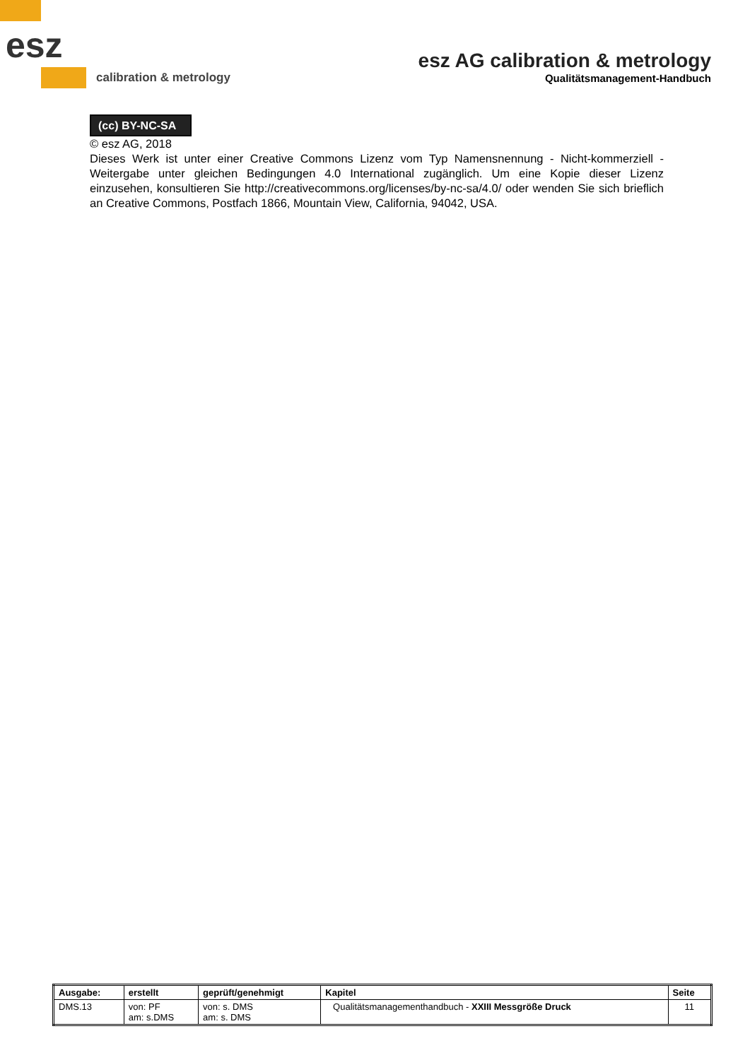esz
calibration & metrology
esz AG calibration & metrology
Qualitätsmanagement-Handbuch
(cc) BY-NC-SA
© esz AG, 2018
Dieses Werk ist unter einer Creative Commons Lizenz vom Typ Namensnennung - Nicht-kommerziell - Weitergabe unter gleichen Bedingungen 4.0 International zugänglich. Um eine Kopie dieser Lizenz einzusehen, konsultieren Sie http://creativecommons.org/licenses/by-nc-sa/4.0/ oder wenden Sie sich brieflich an Creative Commons, Postfach 1866, Mountain View, California, 94042, USA.
| Ausgabe: | erstellt | geprüft/genehmigt | Kapitel | Seite |
| --- | --- | --- | --- | --- |
| DMS.13 | von: PF am: s.DMS | von: s. DMS am: s. DMS | Qualitätsmanagementhandbuch - XXIII Messgröße Druck | 11 |